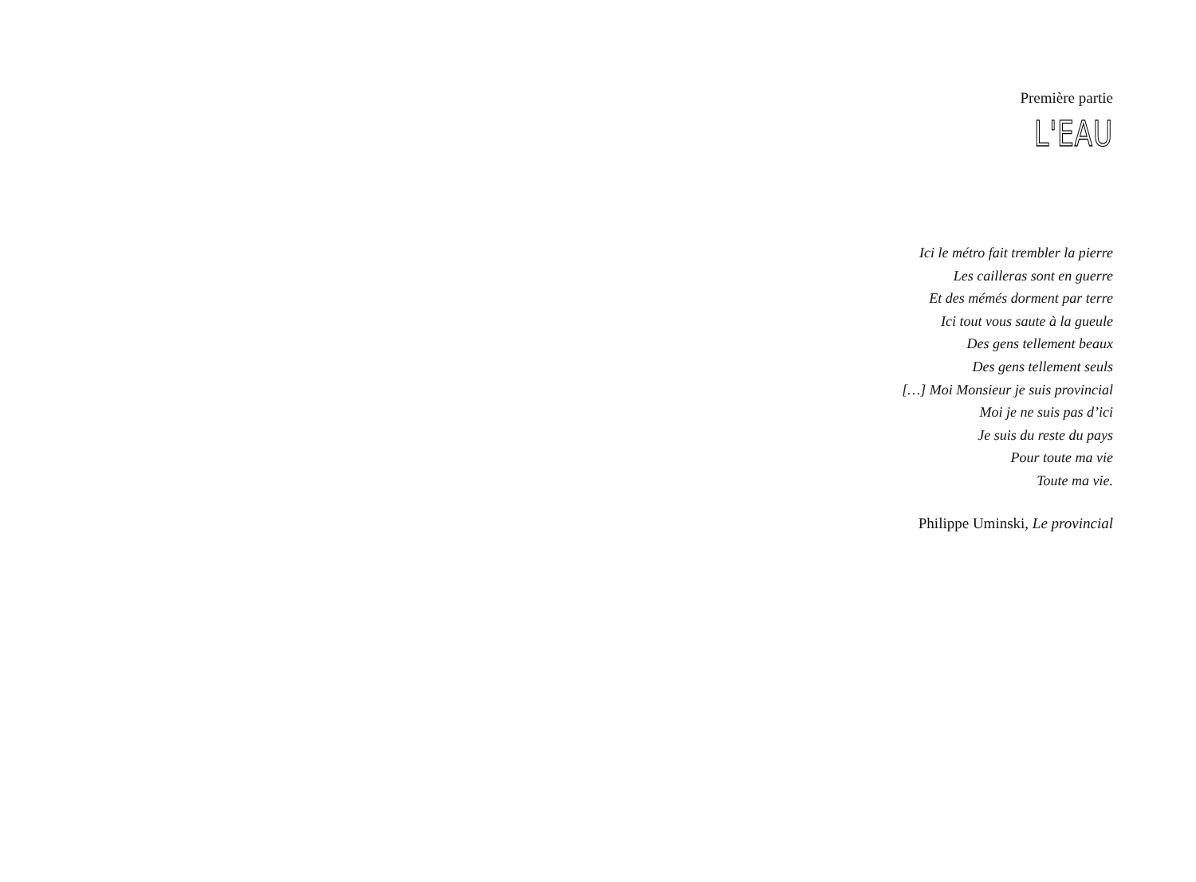Première partie
L'EAU
Ici le métro fait trembler la pierre
Les cailleras sont en guerre
Et des mémés dorment par terre
Ici tout vous saute à la gueule
Des gens tellement beaux
Des gens tellement seuls
[…] Moi Monsieur je suis provincial
Moi je ne suis pas d’ici
Je suis du reste du pays
Pour toute ma vie
Toute ma vie.
Philippe Uminski, Le provincial